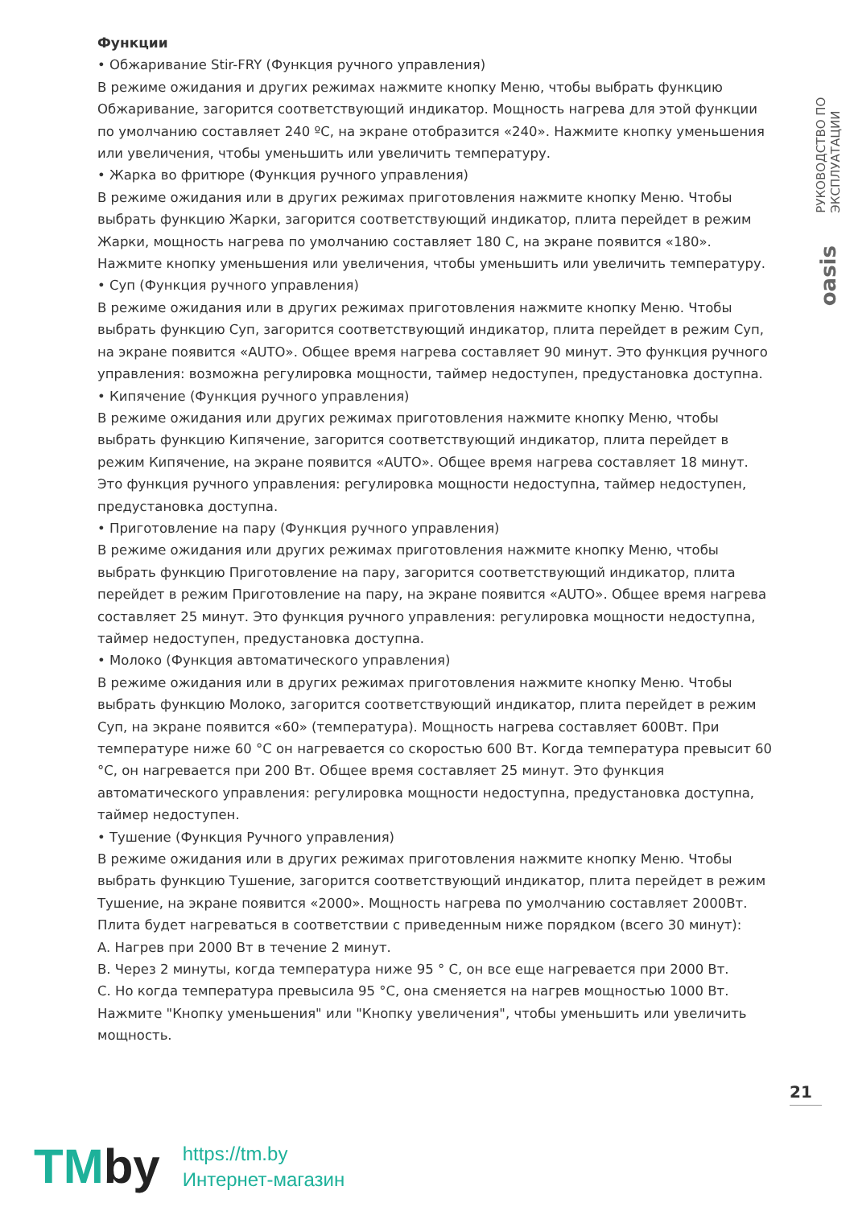Функции
• Обжаривание Stir-FRY (Функция ручного управления)
В режиме ожидания и других режимах нажмите кнопку Меню, чтобы выбрать функцию Обжаривание, загорится соответствующий индикатор. Мощность нагрева для этой функции по умолчанию составляет 240 ºC, на экране отобразится «240». Нажмите кнопку уменьшения или увеличения, чтобы уменьшить или увеличить температуру.
• Жарка во фритюре (Функция ручного управления)
В режиме ожидания или в других режимах приготовления нажмите кнопку Меню. Чтобы выбрать функцию Жарки, загорится соответствующий индикатор, плита перейдет в режим Жарки, мощность нагрева по умолчанию составляет 180 С, на экране появится «180». Нажмите кнопку уменьшения или увеличения, чтобы уменьшить или увеличить температуру.
• Суп (Функция ручного управления)
В режиме ожидания или в других режимах приготовления нажмите кнопку Меню. Чтобы выбрать функцию Суп, загорится соответствующий индикатор, плита перейдет в режим Суп, на экране появится «AUTO». Общее время нагрева составляет 90 минут. Это функция ручного управления: возможна регулировка мощности, таймер недоступен, предустановка доступна.
• Кипячение (Функция ручного управления)
В режиме ожидания или других режимах приготовления нажмите кнопку Меню, чтобы выбрать функцию Кипячение, загорится соответствующий индикатор, плита перейдет в режим Кипячение, на экране появится «AUTO». Общее время нагрева составляет 18 минут. Это функция ручного управления: регулировка мощности недоступна, таймер недоступен, предустановка доступна.
• Приготовление на пару (Функция ручного управления)
В режиме ожидания или других режимах приготовления нажмите кнопку Меню, чтобы выбрать функцию Приготовление на пару, загорится соответствующий индикатор, плита перейдет в режим Приготовление на пару, на экране появится «AUTO». Общее время нагрева составляет 25 минут. Это функция ручного управления: регулировка мощности недоступна, таймер недоступен, предустановка доступна.
• Молоко (Функция автоматического управления)
В режиме ожидания или в других режимах приготовления нажмите кнопку Меню. Чтобы выбрать функцию Молоко, загорится соответствующий индикатор, плита перейдет в режим Суп, на экране появится «60» (температура). Мощность нагрева составляет 600Вт. При температуре ниже 60 °C он нагревается со скоростью 600 Вт. Когда температура превысит 60 °C, он нагревается при 200 Вт. Общее время составляет 25 минут. Это функция автоматического управления: регулировка мощности недоступна, предустановка доступна, таймер недоступен.
• Тушение (Функция Ручного управления)
В режиме ожидания или в других режимах приготовления нажмите кнопку Меню. Чтобы выбрать функцию Тушение, загорится соответствующий индикатор, плита перейдет в режим Тушение, на экране появится «2000». Мощность нагрева по умолчанию составляет 2000Вт. Плита будет нагреваться в соответствии с приведенным ниже порядком (всего 30 минут):
A. Нагрев при 2000 Вт в течение 2 минут.
B. Через 2 минуты, когда температура ниже 95 ° C, он все еще нагревается при 2000 Вт.
C. Но когда температура превысила 95 °C, она сменяется на нагрев мощностью 1000 Вт.
Нажмите "Кнопку уменьшения" или "Кнопку увеличения", чтобы уменьшить или увеличить мощность.
РУКОВОДСТВО ПО ЭКСПЛУАТАЦИИ
oasis
21
TMby
https://tm.by
Интернет-магазин